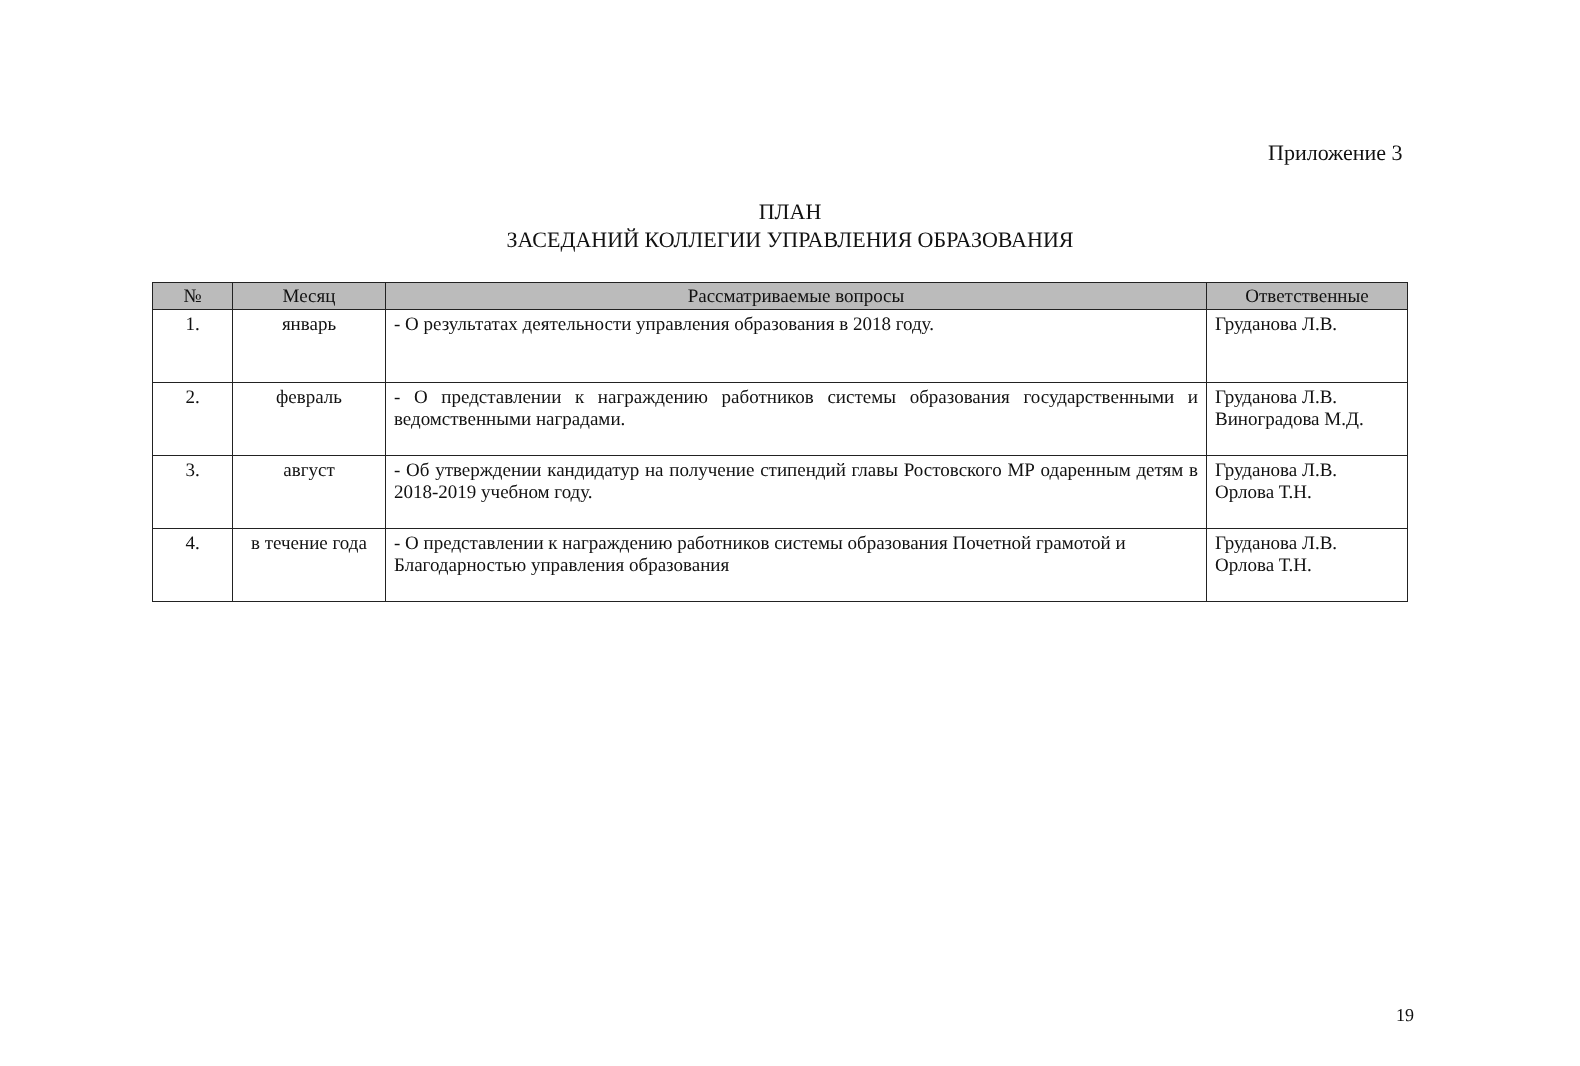Приложение 3
ПЛАН
ЗАСЕДАНИЙ КОЛЛЕГИИ УПРАВЛЕНИЯ ОБРАЗОВАНИЯ
| № | Месяц | Рассматриваемые вопросы | Ответственные |
| --- | --- | --- | --- |
| 1. | январь | - О результатах деятельности управления образования в 2018 году. | Груданова Л.В. |
| 2. | февраль | - О представлении к награждению работников системы образования государственными и ведомственными наградами. | Груданова Л.В. Виноградова М.Д. |
| 3. | август | - Об утверждении кандидатур на получение стипендий главы Ростовского МР одаренным детям в 2018-2019 учебном году. | Груданова Л.В. Орлова Т.Н. |
| 4. | в течение года | - О представлении к награждению работников системы образования Почетной грамотой и Благодарностью управления образования | Груданова Л.В. Орлова Т.Н. |
19